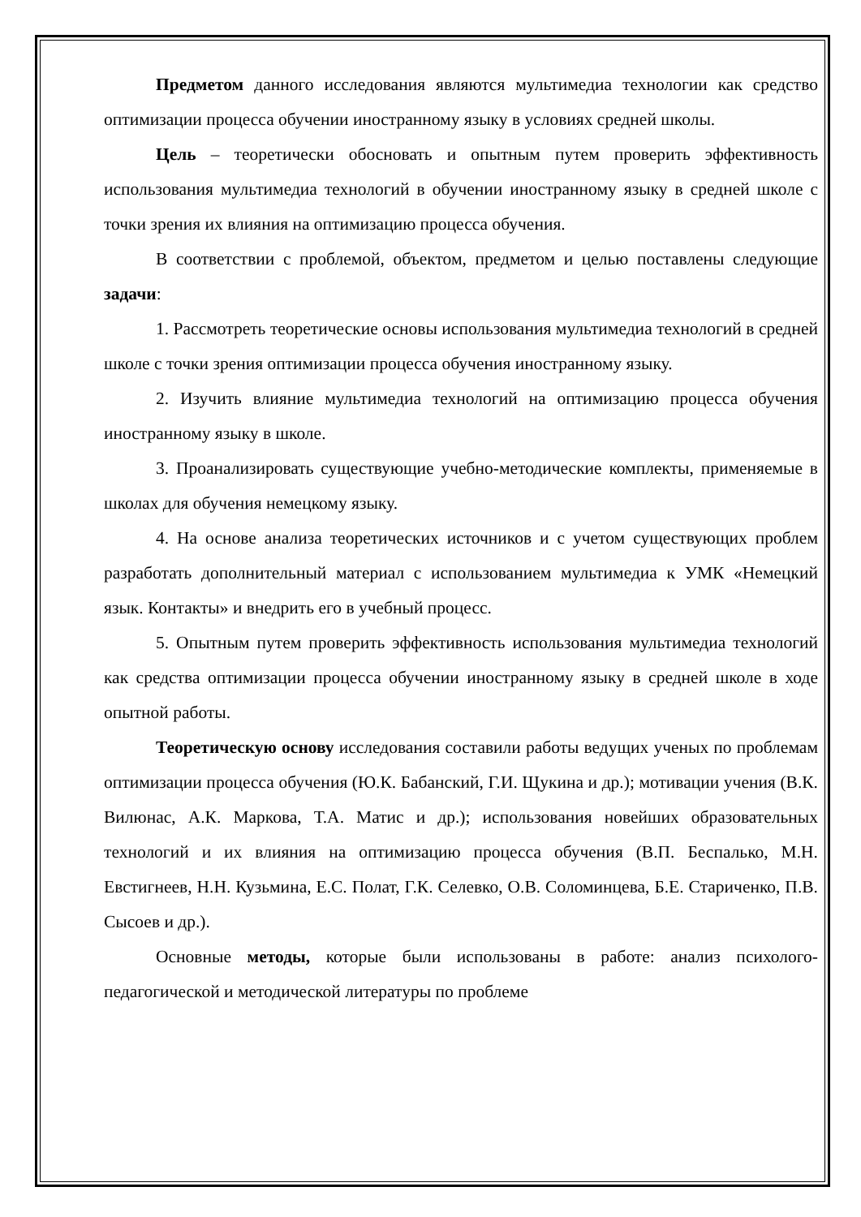Предметом данного исследования являются мультимедиа технологии как средство оптимизации процесса обучении иностранному языку в условиях средней школы.
Цель – теоретически обосновать и опытным путем проверить эффективность использования мультимедиа технологий в обучении иностранному языку в средней школе с точки зрения их влияния на оптимизацию процесса обучения.
В соответствии с проблемой, объектом, предметом и целью поставлены следующие задачи:
1. Рассмотреть теоретические основы использования мультимедиа технологий в средней школе с точки зрения оптимизации процесса обучения иностранному языку.
2. Изучить влияние мультимедиа технологий на оптимизацию процесса обучения иностранному языку в школе.
3. Проанализировать существующие учебно-методические комплекты, применяемые в школах для обучения немецкому языку.
4. На основе анализа теоретических источников и с учетом существующих проблем разработать дополнительный материал с использованием мультимедиа к УМК «Немецкий язык. Контакты» и внедрить его в учебный процесс.
5. Опытным путем проверить эффективность использования мультимедиа технологий как средства оптимизации процесса обучении иностранному языку в средней школе в ходе опытной работы.
Теоретическую основу исследования составили работы ведущих ученых по проблемам оптимизации процесса обучения (Ю.К. Бабанский, Г.И. Щукина и др.); мотивации учения (В.К. Вилюнас, А.К. Маркова, Т.А. Матис и др.); использования новейших образовательных технологий и их влияния на оптимизацию процесса обучения (В.П. Беспалько, М.Н. Евстигнеев, Н.Н. Кузьмина, Е.С. Полат, Г.К. Селевко, О.В. Соломинцева, Б.Е. Стариченко, П.В. Сысоев и др.).
Основные методы, которые были использованы в работе: анализ психолого-педагогической и методической литературы по проблеме